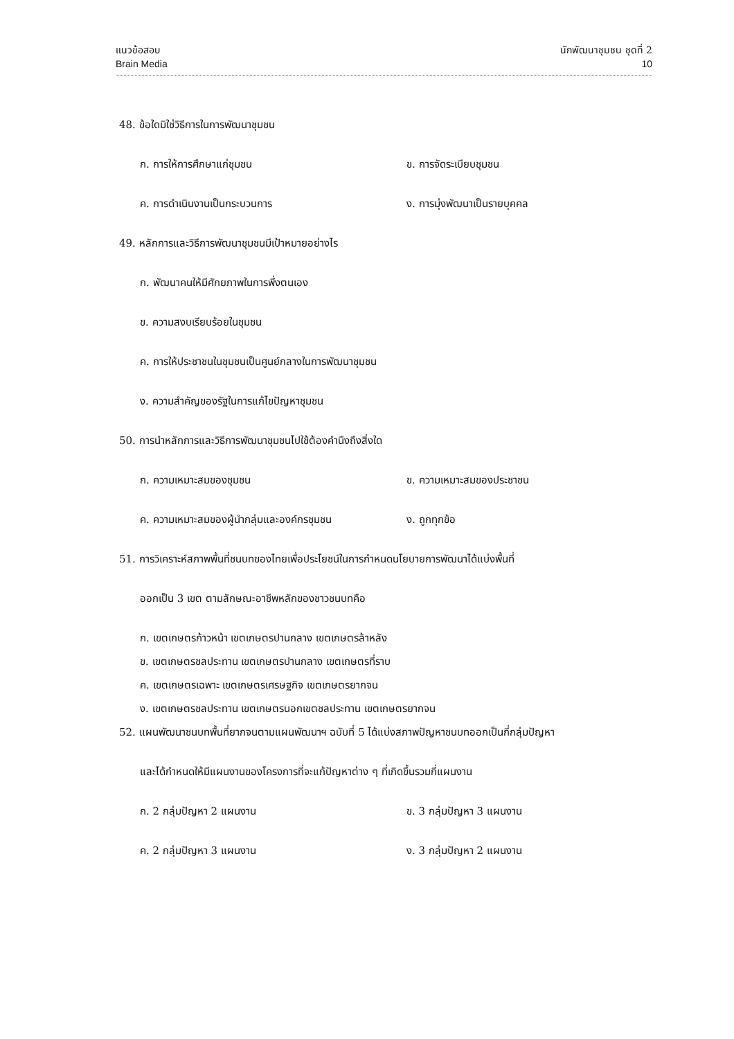แนวข้อสอบ
Brain Media
นักพัฒนาชุมชน ชุดที่ 2
10
48. ข้อใดมิใช่วิธีการในการพัฒนาชุมชน
ก. การให้การศึกษาแก่ชุมชน ข. การจัดระเบียบชุมชน
ค. การดำเนินงานเป็นกระบวนการ ง. การมุ่งพัฒนาเป็นรายบุคคล
49. หลักการและวิธีการพัฒนาชุมชนมีเป้าหมายอย่างไร
ก. พัฒนาคนให้มีศักยภาพในการพึ่งตนเอง
ข. ความสงบเรียบร้อยในชุมชน
ค. การให้ประชาชนในชุมชนเป็นศูนย์กลางในการพัฒนาชุมชน
ง. ความสำคัญของรัฐในการแก้ไขปัญหาชุมชน
50. การนำหลักการและวิธีการพัฒนาชุมชนไปใช้ต้องคำนึงถึงสิ่งใด
ก. ความเหมาะสมของชุมชน ข. ความเหมาะสมของประชาชน
ค. ความเหมาะสมของผู้นำกลุ่มและองค์กรชุมชน ง. ถูกทุกข้อ
51. การวิเคราะห์สภาพพื้นที่ชนบทของไทยเพื่อประโยชน์ในการกำหนดนโยบายการพัฒนาได้แบ่งพื้นที่
ออกเป็น 3 เขต ตามลักษณะอาชีพหลักของชาวชนบทคือ
ก. เขตเกษตรก้าวหน้า เขตเกษตรปานกลาง เขตเกษตรล้าหลัง
ข. เขตเกษตรชลประทาน เขตเกษตรปานกลาง เขตเกษตรที่ราบ
ค. เขตเกษตรเฉพาะ เขตเกษตรเศรษฐกิจ เขตเกษตรยากจน
ง. เขตเกษตรชลประทาน เขตเกษตรนอกเขตชลประทาน เขตเกษตรยากจน
52. แผนพัฒนาชนบทพื้นที่ยากจนตามแผนพัฒนาฯ ฉบับที่ 5 ได้แบ่งสภาพปัญหาชนบทออกเป็นกี่กลุ่มปัญหา
และได้กำหนดให้มีแผนงานของโครงการที่จะแก้ปัญหาต่าง ๆ ที่เกิดขึ้นรวมกี่แผนงาน
ก. 2 กลุ่มปัญหา 2 แผนงาน ข. 3 กลุ่มปัญหา 3 แผนงาน
ค. 2 กลุ่มปัญหา 3 แผนงาน ง. 3 กลุ่มปัญหา 2 แผนงาน